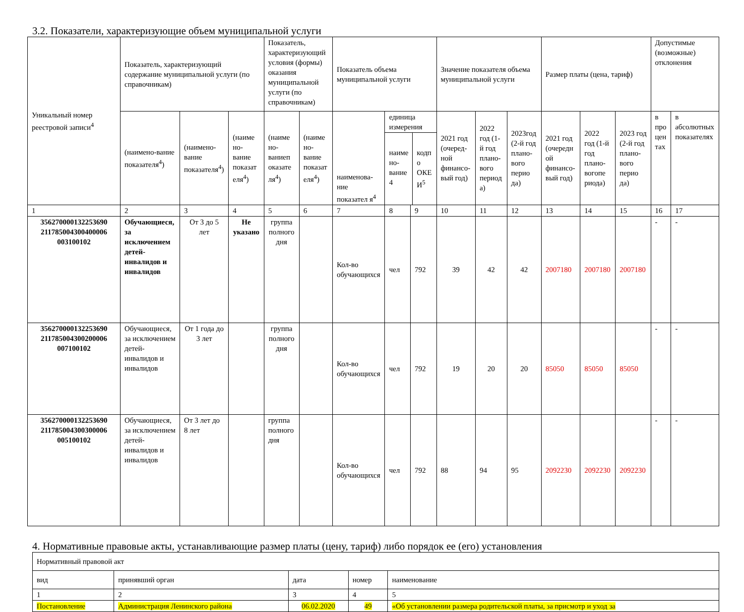3.2. Показатели, характеризующие объем муниципальной услуги
| Уникальный номер реестровой записи<sup>4</sup> | Показатель, характеризующий содержание муниципальной услуги (по справочникам) | | | Показатель, характеризующий условия (формы) оказания муниципальной услуги (по справочникам) | | Показатель объема муниципальной услуги | | | Значение показателя объема муниципальной услуги | | | Размер платы (цена, тариф) | | | Допустимые (возможные) отклонения | |
| --- | --- | --- | --- | --- | --- | --- | --- | --- | --- | --- | --- | --- | --- | --- | --- | --- |
| | (наимено-вание показателя<sup>4</sup>) | (наимено-вание показателя<sup>4</sup>) | (наиме но-вание показат еля<sup>4</sup>) | (наиме но-ваниеп оказате ля<sup>4</sup>) | (наиме но-вание показат еля<sup>4</sup>) | наименова-ние показател я<sup>4</sup> | единица измерения наиме но-вание 4 кодп о ОКЕ И<sup>5</sup> | | 2021 год (очеред-ной финансо-вый год) | 2022 год (1-й год плано-вого период а) | 2023год (2-й год плано-вого перио да) | 2021 год (очередн ой финансо-вый год) | 2022 год (1-й год плано-вогопе риода) | 2023 год (2-й год плано-вого перио да) | в про цен тах | в абсолютных показателях |
| 1 | 2 | 3 | 4 | 5 | 6 | 7 | 8 | 9 | 10 | 11 | 12 | 13 | 14 | 15 | 16 | 17 |
| 356270000132253690 211785004300400006 003100102 | Обучающиеся, за исключением детей-инвалидов и инвалидов | От 3 до 5 лет | Не указано | группа полного дня | | Кол-во обучающихся | чел | 792 | 39 | 42 | 42 | 2007180 | 2007180 | 2007180 | - | - |
| 356270000132253690 211785004300200006 007100102 | Обучающиеся, за исключением детей-инвалидов и инвалидов | От 1 года до 3 лет | | группа полного дня | | Кол-во обучающихся | чел | 792 | 19 | 20 | 20 | 85050 | 85050 | 85050 | - | - |
| 356270000132253690 211785004300300006 005100102 | Обучающиеся, за исключением детей-инвалидов и инвалидов | От 3 лет до 8 лет | | группа полного дня | | Кол-во обучающихся | чел | 792 | 88 | 94 | 95 | 2092230 | 2092230 | 2092230 | - | - |
4. Нормативные правовые акты, устанавливающие размер платы (цену, тариф) либо порядок ее (его) установления
| Нормативный правовой акт | | | | |
| вид | принявший орган | дата | номер | наименование |
| 1 | 2 | 3 | 4 | 5 |
| Постановление | Администрация Ленинского района | 06.02.2020 | 49 | «Об установлении размера родительской платы, за присмотр и уход за |